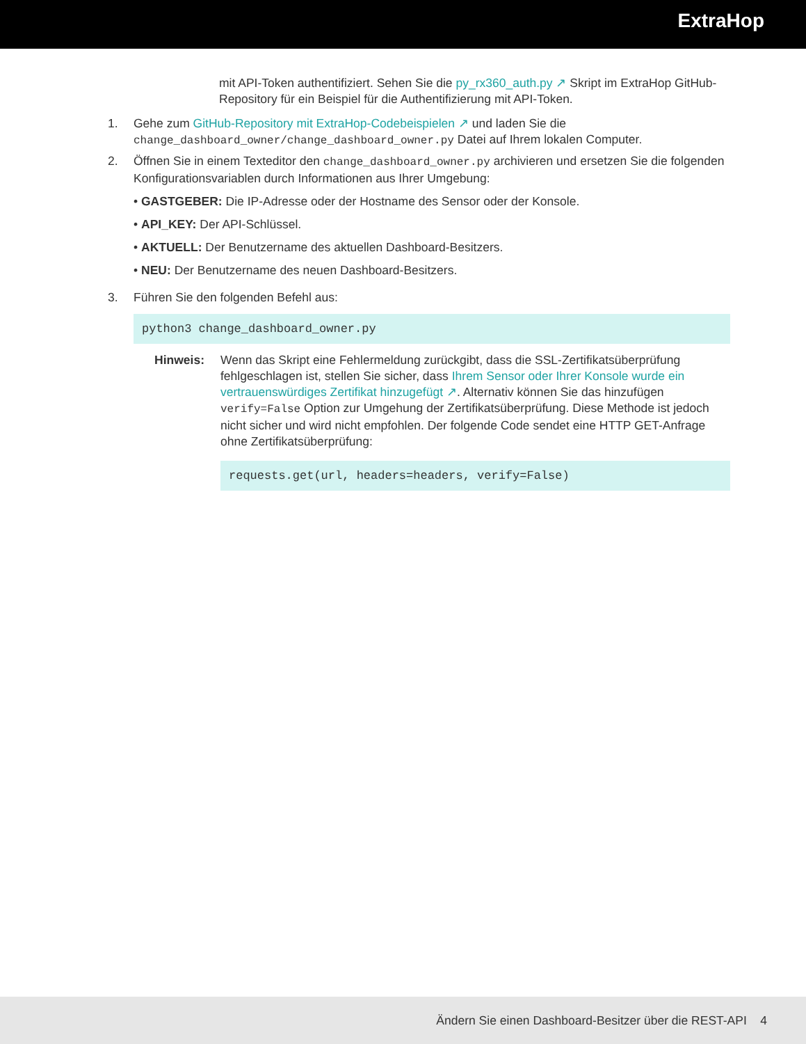ExtraHop
mit API-Token authentifiziert. Sehen Sie die py_rx360_auth.py ↗ Skript im ExtraHop GitHub-Repository für ein Beispiel für die Authentifizierung mit API-Token.
1. Gehe zum GitHub-Repository mit ExtraHop-Codebeispielen ↗ und laden Sie die change_dashboard_owner/change_dashboard_owner.py Datei auf Ihrem lokalen Computer.
2. Öffnen Sie in einem Texteditor den change_dashboard_owner.py archivieren und ersetzen Sie die folgenden Konfigurationsvariablen durch Informationen aus Ihrer Umgebung:
• GASTGEBER: Die IP-Adresse oder der Hostname des Sensor oder der Konsole.
• API_KEY: Der API-Schlüssel.
• AKTUELL: Der Benutzername des aktuellen Dashboard-Besitzers.
• NEU: Der Benutzername des neuen Dashboard-Besitzers.
3. Führen Sie den folgenden Befehl aus:
python3 change_dashboard_owner.py
Hinweis: Wenn das Skript eine Fehlermeldung zurückgibt, dass die SSL-Zertifikatsüberprüfung fehlgeschlagen ist, stellen Sie sicher, dass Ihrem Sensor oder Ihrer Konsole wurde ein vertrauenswürdiges Zertifikat hinzugefügt ↗. Alternativ können Sie das hinzufügen verify=False Option zur Umgehung der Zertifikatsüberprüfung. Diese Methode ist jedoch nicht sicher und wird nicht empfohlen. Der folgende Code sendet eine HTTP GET-Anfrage ohne Zertifikatsüberprüfung:
requests.get(url, headers=headers, verify=False)
Ändern Sie einen Dashboard-Besitzer über die REST-API 4